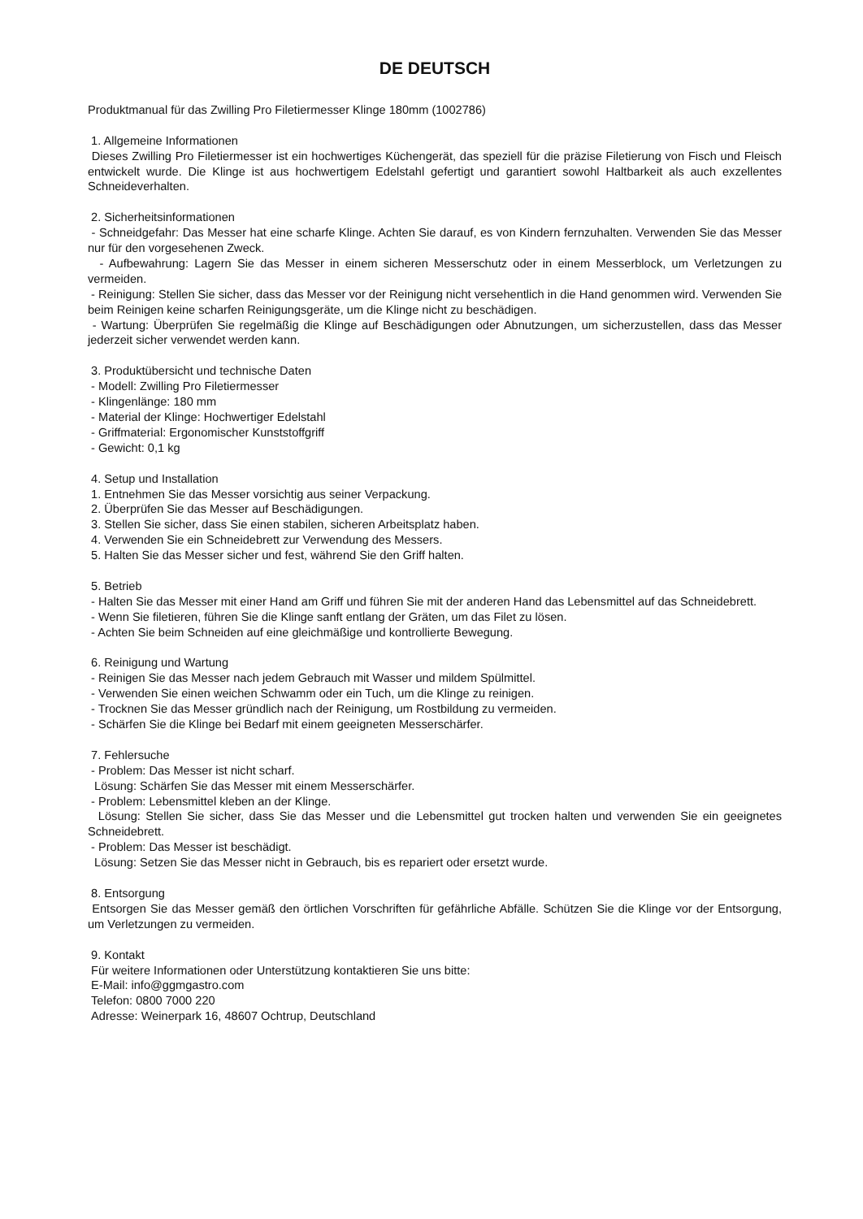DE DEUTSCH
Produktmanual für das Zwilling Pro Filetiermesser Klinge 180mm (1002786)
1. Allgemeine Informationen
Dieses Zwilling Pro Filetiermesser ist ein hochwertiges Küchengerät, das speziell für die präzise Filetierung von Fisch und Fleisch entwickelt wurde. Die Klinge ist aus hochwertigem Edelstahl gefertigt und garantiert sowohl Haltbarkeit als auch exzellentes Schneideverhalten.
2. Sicherheitsinformationen
- Schneidgefahr: Das Messer hat eine scharfe Klinge. Achten Sie darauf, es von Kindern fernzuhalten. Verwenden Sie das Messer nur für den vorgesehenen Zweck.
- Aufbewahrung: Lagern Sie das Messer in einem sicheren Messerschutz oder in einem Messerblock, um Verletzungen zu vermeiden.
- Reinigung: Stellen Sie sicher, dass das Messer vor der Reinigung nicht versehentlich in die Hand genommen wird. Verwenden Sie beim Reinigen keine scharfen Reinigungsgeräte, um die Klinge nicht zu beschädigen.
- Wartung: Überprüfen Sie regelmäßig die Klinge auf Beschädigungen oder Abnutzungen, um sicherzustellen, dass das Messer jederzeit sicher verwendet werden kann.
3. Produktübersicht und technische Daten
- Modell: Zwilling Pro Filetiermesser
- Klingenlänge: 180 mm
- Material der Klinge: Hochwertiger Edelstahl
- Griffmaterial: Ergonomischer Kunststoffgriff
- Gewicht: 0,1 kg
4. Setup und Installation
1. Entnehmen Sie das Messer vorsichtig aus seiner Verpackung.
2. Überprüfen Sie das Messer auf Beschädigungen.
3. Stellen Sie sicher, dass Sie einen stabilen, sicheren Arbeitsplatz haben.
4. Verwenden Sie ein Schneidebrett zur Verwendung des Messers.
5. Halten Sie das Messer sicher und fest, während Sie den Griff halten.
5. Betrieb
- Halten Sie das Messer mit einer Hand am Griff und führen Sie mit der anderen Hand das Lebensmittel auf das Schneidebrett.
- Wenn Sie filetieren, führen Sie die Klinge sanft entlang der Gräten, um das Filet zu lösen.
- Achten Sie beim Schneiden auf eine gleichmäßige und kontrollierte Bewegung.
6. Reinigung und Wartung
- Reinigen Sie das Messer nach jedem Gebrauch mit Wasser und mildem Spülmittel.
- Verwenden Sie einen weichen Schwamm oder ein Tuch, um die Klinge zu reinigen.
- Trocknen Sie das Messer gründlich nach der Reinigung, um Rostbildung zu vermeiden.
- Schärfen Sie die Klinge bei Bedarf mit einem geeigneten Messerschärfer.
7. Fehlersuche
- Problem: Das Messer ist nicht scharf.
Lösung: Schärfen Sie das Messer mit einem Messerschärfer.
- Problem: Lebensmittel kleben an der Klinge.
Lösung: Stellen Sie sicher, dass Sie das Messer und die Lebensmittel gut trocken halten und verwenden Sie ein geeignetes Schneidebrett.
- Problem: Das Messer ist beschädigt.
Lösung: Setzen Sie das Messer nicht in Gebrauch, bis es repariert oder ersetzt wurde.
8. Entsorgung
Entsorgen Sie das Messer gemäß den örtlichen Vorschriften für gefährliche Abfälle. Schützen Sie die Klinge vor der Entsorgung, um Verletzungen zu vermeiden.
9. Kontakt
Für weitere Informationen oder Unterstützung kontaktieren Sie uns bitte:
E-Mail: info@ggmgastro.com
Telefon: 0800 7000 220
Adresse: Weinerpark 16, 48607 Ochtrup, Deutschland